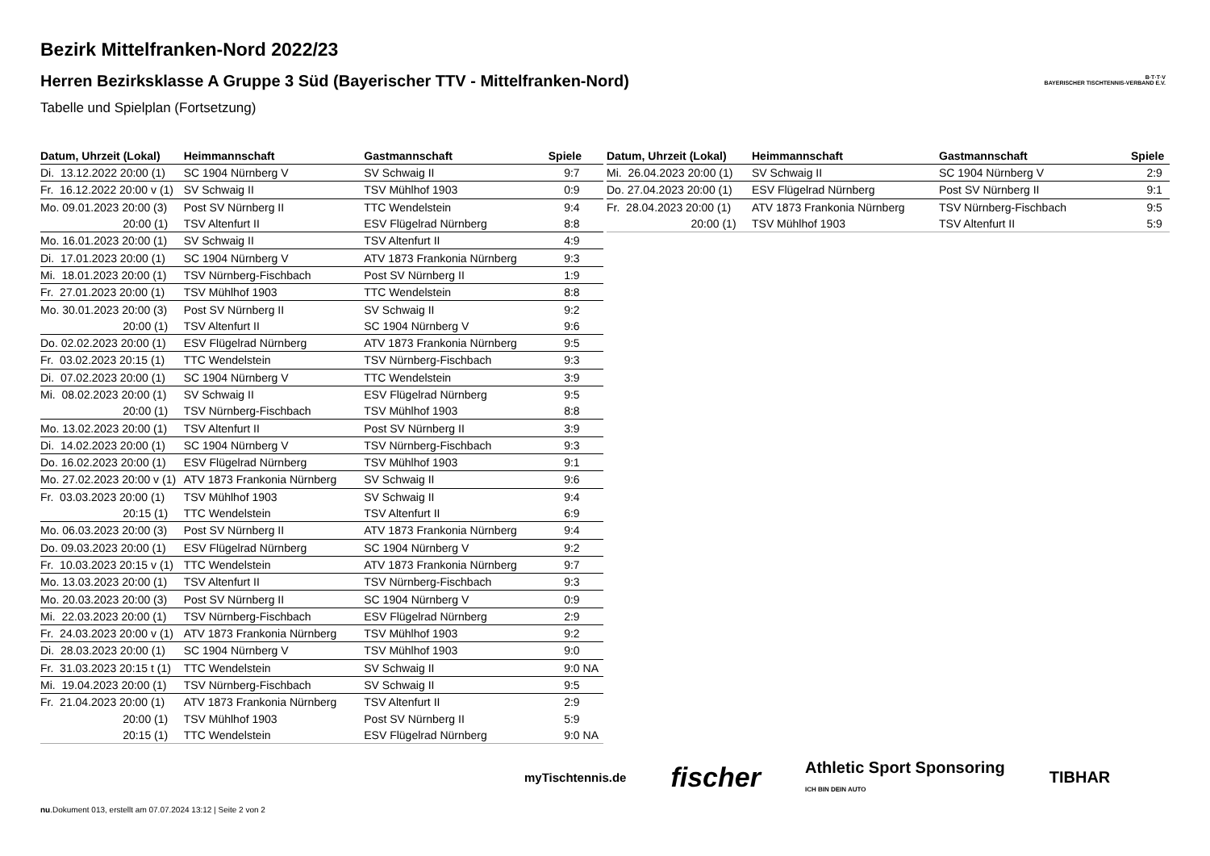B·T·T·V
BAYERISCHER TISCHTENNIS-VERBAND E.V.
Bezirk Mittelfranken-Nord 2022/23
Herren Bezirksklasse A Gruppe 3 Süd (Bayerischer TTV - Mittelfranken-Nord)
Tabelle und Spielplan (Fortsetzung)
| Datum, Uhrzeit (Lokal) | Heimmannschaft | Gastmannschaft | Spiele |
| --- | --- | --- | --- |
| Di. 13.12.2022 20:00 (1) | SC 1904 Nürnberg V | SV Schwaig II | 9:7 |
| Fr. 16.12.2022 20:00 v (1) | SV Schwaig II | TSV Mühlhof 1903 | 0:9 |
| Mo. 09.01.2023 20:00 (3) | Post SV Nürnberg II | TTC Wendelstein | 9:4 |
| 20:00 (1) | TSV Altenfurt II | ESV Flügelrad Nürnberg | 8:8 |
| Mo. 16.01.2023 20:00 (1) | SV Schwaig II | TSV Altenfurt II | 4:9 |
| Di. 17.01.2023 20:00 (1) | SC 1904 Nürnberg V | ATV 1873 Frankonia Nürnberg | 9:3 |
| Mi. 18.01.2023 20:00 (1) | TSV Nürnberg-Fischbach | Post SV Nürnberg II | 1:9 |
| Fr. 27.01.2023 20:00 (1) | TSV Mühlhof 1903 | TTC Wendelstein | 8:8 |
| Mo. 30.01.2023 20:00 (3) | Post SV Nürnberg II | SV Schwaig II | 9:2 |
| 20:00 (1) | TSV Altenfurt II | SC 1904 Nürnberg V | 9:6 |
| Do. 02.02.2023 20:00 (1) | ESV Flügelrad Nürnberg | ATV 1873 Frankonia Nürnberg | 9:5 |
| Fr. 03.02.2023 20:15 (1) | TTC Wendelstein | TSV Nürnberg-Fischbach | 9:3 |
| Di. 07.02.2023 20:00 (1) | SC 1904 Nürnberg V | TTC Wendelstein | 3:9 |
| Mi. 08.02.2023 20:00 (1) | SV Schwaig II | ESV Flügelrad Nürnberg | 9:5 |
| 20:00 (1) | TSV Nürnberg-Fischbach | TSV Mühlhof 1903 | 8:8 |
| Mo. 13.02.2023 20:00 (1) | TSV Altenfurt II | Post SV Nürnberg II | 3:9 |
| Di. 14.02.2023 20:00 (1) | SC 1904 Nürnberg V | TSV Nürnberg-Fischbach | 9:3 |
| Do. 16.02.2023 20:00 (1) | ESV Flügelrad Nürnberg | TSV Mühlhof 1903 | 9:1 |
| Mo. 27.02.2023 20:00 v (1) | ATV 1873 Frankonia Nürnberg | SV Schwaig II | 9:6 |
| Fr. 03.03.2023 20:00 (1) | TSV Mühlhof 1903 | SV Schwaig II | 9:4 |
| 20:15 (1) | TTC Wendelstein | TSV Altenfurt II | 6:9 |
| Mo. 06.03.2023 20:00 (3) | Post SV Nürnberg II | ATV 1873 Frankonia Nürnberg | 9:4 |
| Do. 09.03.2023 20:00 (1) | ESV Flügelrad Nürnberg | SC 1904 Nürnberg V | 9:2 |
| Fr. 10.03.2023 20:15 v (1) | TTC Wendelstein | ATV 1873 Frankonia Nürnberg | 9:7 |
| Mo. 13.03.2023 20:00 (1) | TSV Altenfurt II | TSV Nürnberg-Fischbach | 9:3 |
| Mo. 20.03.2023 20:00 (3) | Post SV Nürnberg II | SC 1904 Nürnberg V | 0:9 |
| Mi. 22.03.2023 20:00 (1) | TSV Nürnberg-Fischbach | ESV Flügelrad Nürnberg | 2:9 |
| Fr. 24.03.2023 20:00 v (1) | ATV 1873 Frankonia Nürnberg | TSV Mühlhof 1903 | 9:2 |
| Di. 28.03.2023 20:00 (1) | SC 1904 Nürnberg V | TSV Mühlhof 1903 | 9:0 |
| Fr. 31.03.2023 20:15 t (1) | TTC Wendelstein | SV Schwaig II | 9:0 NA |
| Mi. 19.04.2023 20:00 (1) | TSV Nürnberg-Fischbach | SV Schwaig II | 9:5 |
| Fr. 21.04.2023 20:00 (1) | ATV 1873 Frankonia Nürnberg | TSV Altenfurt II | 2:9 |
| 20:00 (1) | TSV Mühlhof 1903 | Post SV Nürnberg II | 5:9 |
| 20:15 (1) | TTC Wendelstein | ESV Flügelrad Nürnberg | 9:0 NA |
| Datum, Uhrzeit (Lokal) | Heimmannschaft | Gastmannschaft | Spiele |
| --- | --- | --- | --- |
| Mi. 26.04.2023 20:00 (1) | SV Schwaig II | SC 1904 Nürnberg V | 2:9 |
| Do. 27.04.2023 20:00 (1) | ESV Flügelrad Nürnberg | Post SV Nürnberg II | 9:1 |
| Fr. 28.04.2023 20:00 (1) | ATV 1873 Frankonia Nürnberg | TSV Nürnberg-Fischbach | 9:5 |
| 20:00 (1) | TSV Mühlhof 1903 | TSV Altenfurt II | 5:9 |
myTischtennis.de fischer Athletic Sport Sponsoring
ICH BIN DEIN AUTO TIBHAR
nu.Dokument 013, erstellt am 07.07.2024 13:12 | Seite 2 von 2